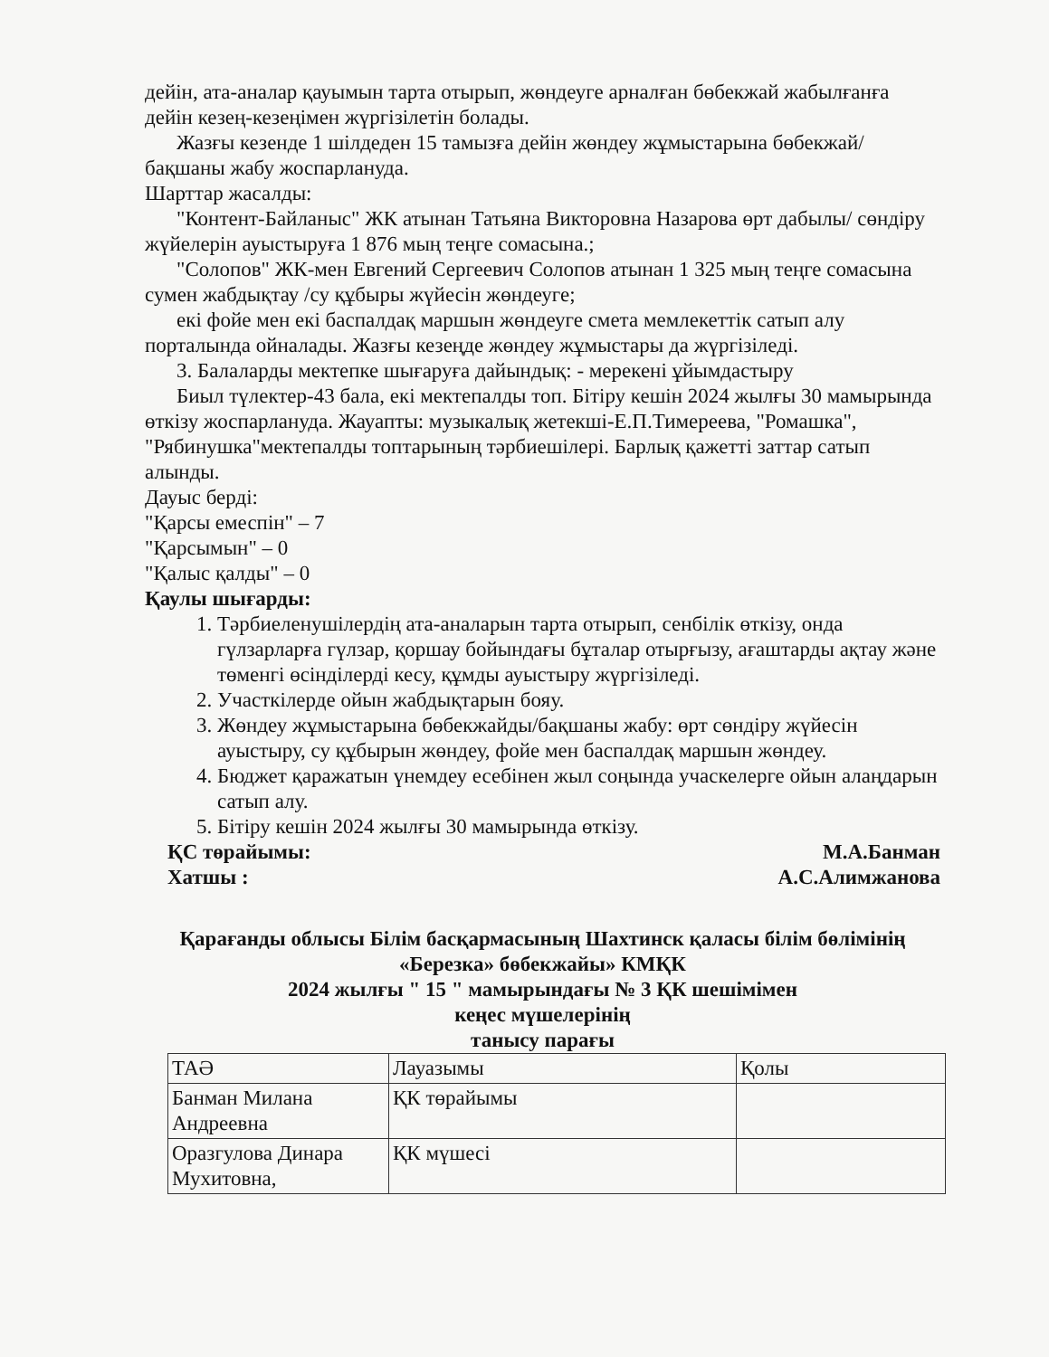дейін, ата-аналар қауымын тарта отырып, жөндеуге арналған бөбекжай жабылғанға дейін кезең-кезеңімен жүргізілетін болады.
Жазғы кезенде 1 шілдеден 15 тамызға дейін жөндеу жұмыстарына бөбекжай/бақшаны жабу жоспарлануда.
Шарттар жасалды:
"Контент-Байланыс" ЖК атынан Татьяна Викторовна Назарова өрт дабылы/ сөндіру жүйелерін ауыстыруға 1 876 мың теңге сомасына.;
"Солопов" ЖК-мен Евгений Сергеевич Солопов атынан 1 325 мың теңге сомасына сумен жабдықтау /су құбыры жүйесін жөндеуге;
екі фойе мен екі баспалдақ маршын жөндеуге смета мемлекеттік сатып алу порталында ойналады. Жазғы кезеңде жөндеу жұмыстары да жүргізіледі.
3. Балаларды мектепке шығаруға дайындық: - мерекені ұйымдастыру
Биыл түлектер-43 бала, екі мектепалды топ. Бітіру кешін 2024 жылғы 30 мамырында өткізу жоспарлануда. Жауапты: музыкалық жетекші-Е.П.Тимереева, "Ромашка", "Рябинушка"мектепалды топтарының тәрбиешілері. Барлық қажетті заттар сатып алынды.
Дауыс берді:
"Қарсы емеспін" – 7
"Қарсымын" – 0
"Қалыс қалды" – 0
Қаулы шығарды:
1. Тәрбиеленушілердің ата-аналарын тарта отырып, сенбілік өткізу, онда гүлзарларға гүлзар, қоршау бойындағы бұталар отырғызу, ағаштарды ақтау және төменгі өсінділерді кесу, құмды ауыстыру жүргізіледі.
2. Участкілерде ойын жабдықтарын бояу.
3. Жөндеу жұмыстарына бөбекжайды/бақшаны жабу: өрт сөндіру жүйесін ауыстыру, су құбырын жөндеу, фойе мен баспалдақ маршын жөндеу.
4. Бюджет қаражатын үнемдеу есебінен жыл соңында учаскелерге ойын алаңдарын сатып алу.
5. Бітіру кешін 2024 жылғы 30 мамырында өткізу.
ҚС төрайымы: М.А.Банман
Хатшы : А.С.Алимжанова
Қарағанды облысы Білім басқармасының Шахтинск қаласы білім бөлімінің «Березка» бөбекжайы» КМҚК
2024 жылғы " 15 " мамырындағы № 3 ҚК шешімімен
кеңес мүшелерінің
танысу парағы
| ТАӘ | Лауазымы | Қолы |
| Банман Милана Андреевна | ҚК төрайымы | |
| Оразгулова Динара Мухитовна, | ҚК мүшесі | |